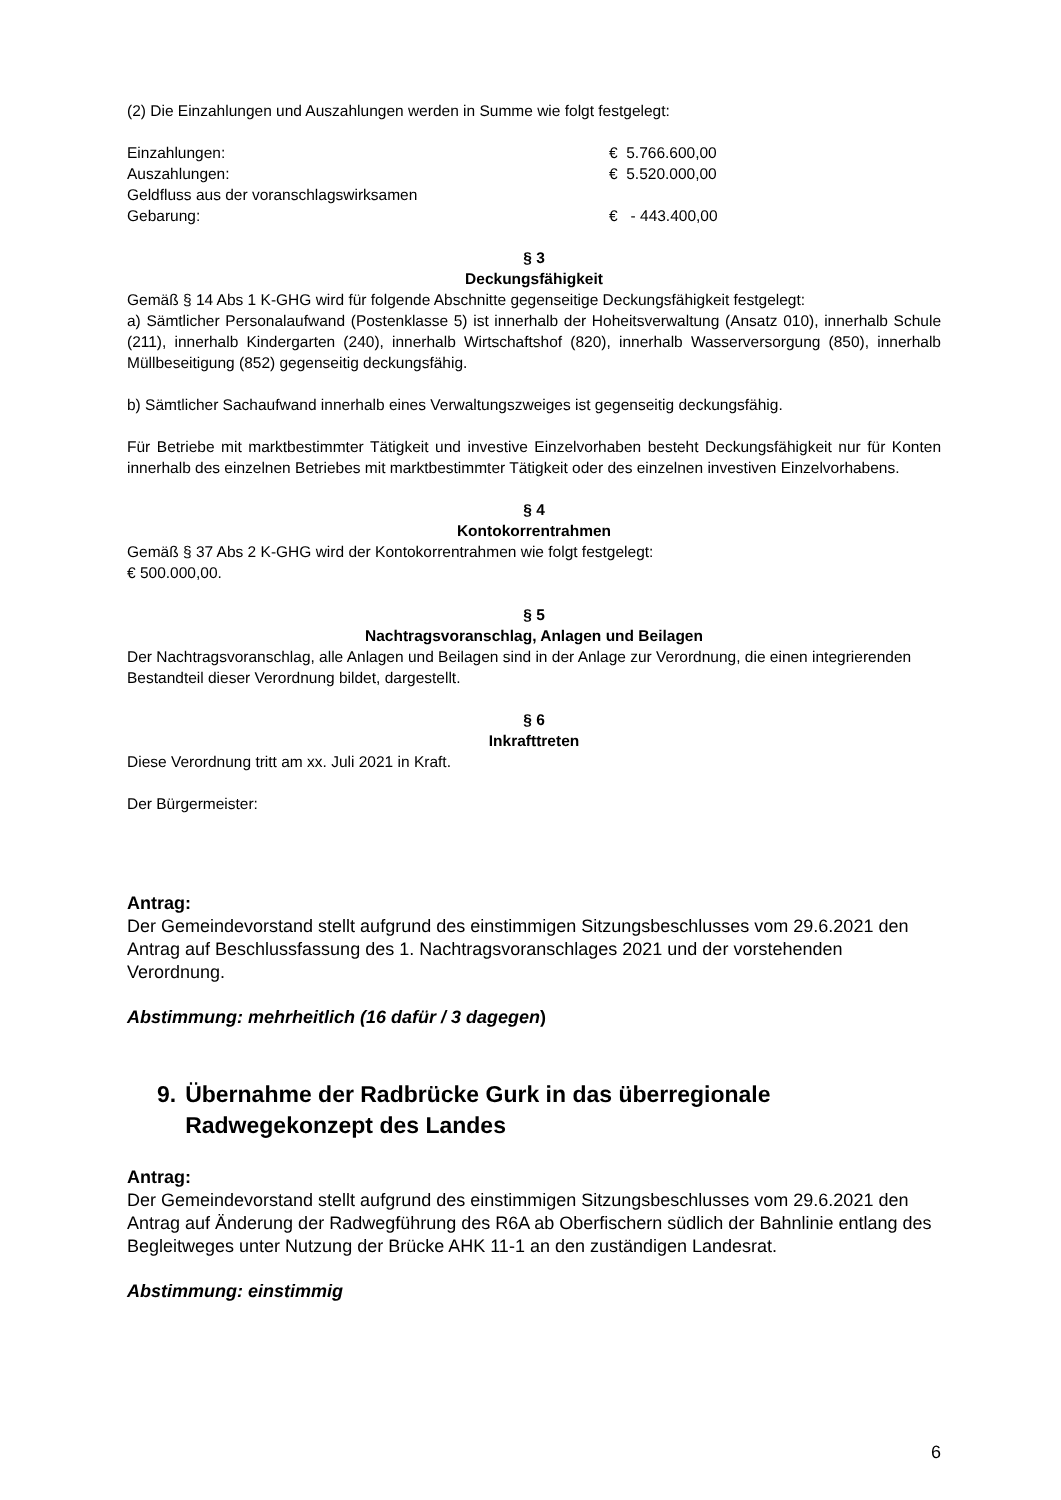(2) Die Einzahlungen und Auszahlungen werden in Summe wie folgt festgelegt:
| Einzahlungen: | € 5.766.600,00 |
| Auszahlungen: | € 5.520.000,00 |
| Geldfluss aus der voranschlagswirksamen Gebarung: | € - 443.400,00 |
§ 3
Deckungsfähigkeit
Gemäß § 14 Abs 1 K-GHG wird für folgende Abschnitte gegenseitige Deckungsfähigkeit festgelegt:
a) Sämtlicher Personalaufwand (Postenklasse 5) ist innerhalb der Hoheitsverwaltung (Ansatz 010), innerhalb Schule (211), innerhalb Kindergarten (240), innerhalb Wirtschaftshof (820), innerhalb Wasserversorgung (850), innerhalb Müllbeseitigung (852) gegenseitig deckungsfähig.
b) Sämtlicher Sachaufwand innerhalb eines Verwaltungszweiges ist gegenseitig deckungsfähig.
Für Betriebe mit marktbestimmter Tätigkeit und investive Einzelvorhaben besteht Deckungsfähigkeit nur für Konten innerhalb des einzelnen Betriebes mit marktbestimmter Tätigkeit oder des einzelnen investiven Einzelvorhabens.
§ 4
Kontokorrentrahmen
Gemäß § 37 Abs 2 K-GHG wird der Kontokorrentrahmen wie folgt festgelegt:
€ 500.000,00.
§ 5
Nachtragsvoranschlag, Anlagen und Beilagen
Der Nachtragsvoranschlag, alle Anlagen und Beilagen sind in der Anlage zur Verordnung, die einen integrierenden Bestandteil dieser Verordnung bildet, dargestellt.
§ 6
Inkrafttreten
Diese Verordnung tritt am xx. Juli 2021 in Kraft.
Der Bürgermeister:
Antrag:
Der Gemeindevorstand stellt aufgrund des einstimmigen Sitzungsbeschlusses vom 29.6.2021 den Antrag auf Beschlussfassung des 1. Nachtragsvoranschlages 2021 und der vorstehenden Verordnung.
Abstimmung: mehrheitlich (16 dafür / 3 dagegen)
9. Übernahme der Radbrücke Gurk in das überregionale Radwegekonzept des Landes
Antrag:
Der Gemeindevorstand stellt aufgrund des einstimmigen Sitzungsbeschlusses vom 29.6.2021 den Antrag auf Änderung der Radwegführung des R6A ab Oberfischern südlich der Bahnlinie entlang des Begleitweges unter Nutzung der Brücke AHK 11-1 an den zuständigen Landesrat.
Abstimmung: einstimmig
6